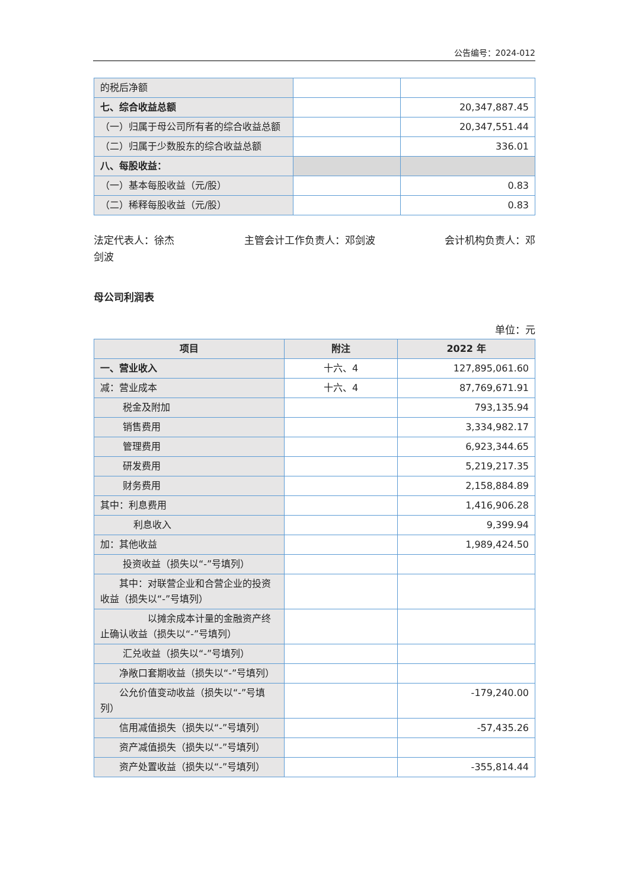公告编号：2024-012
| 的税后净额 | | |
| 七、综合收益总额 | | 20,347,887.45 |
| （一）归属于母公司所有者的综合收益总额 | | 20,347,551.44 |
| （二）归属于少数股东的综合收益总额 | | 336.01 |
| 八、每股收益： | | |
| （一）基本每股收益（元/股） | | 0.83 |
| （二）稀释每股收益（元/股） | | 0.83 |
法定代表人：徐杰
剑波 主管会计工作负责人：邓剑波 会计机构负责人：邓
母公司利润表
单位：元
| 项目 | 附注 | 2022 年 |
| --- | --- | --- |
| 一、营业收入 | 十六、4 | 127,895,061.60 |
| 减：营业成本 | 十六、4 | 87,769,671.91 |
| 税金及附加 | | 793,135.94 |
| 销售费用 | | 3,334,982.17 |
| 管理费用 | | 6,923,344.65 |
| 研发费用 | | 5,219,217.35 |
| 财务费用 | | 2,158,884.89 |
| 其中：利息费用 | | 1,416,906.28 |
| 利息收入 | | 9,399.94 |
| 加：其他收益 | | 1,989,424.50 |
| 投资收益（损失以“-”号填列） | | |
| 其中：对联营企业和合营企业的投资收益（损失以“-”号填列） | | |
| 以摊余成本计量的金融资产终止确认收益（损失以“-”号填列） | | |
| 汇兑收益（损失以“-”号填列） | | |
| 净敞口套期收益（损失以“-”号填列） | | |
| 公允价值变动收益（损失以“-”号填列） | | -179,240.00 |
| 信用减值损失（损失以“-”号填列） | | -57,435.26 |
| 资产减值损失（损失以“-”号填列） | | |
| 资产处置收益（损失以“-”号填列） | | -355,814.44 |